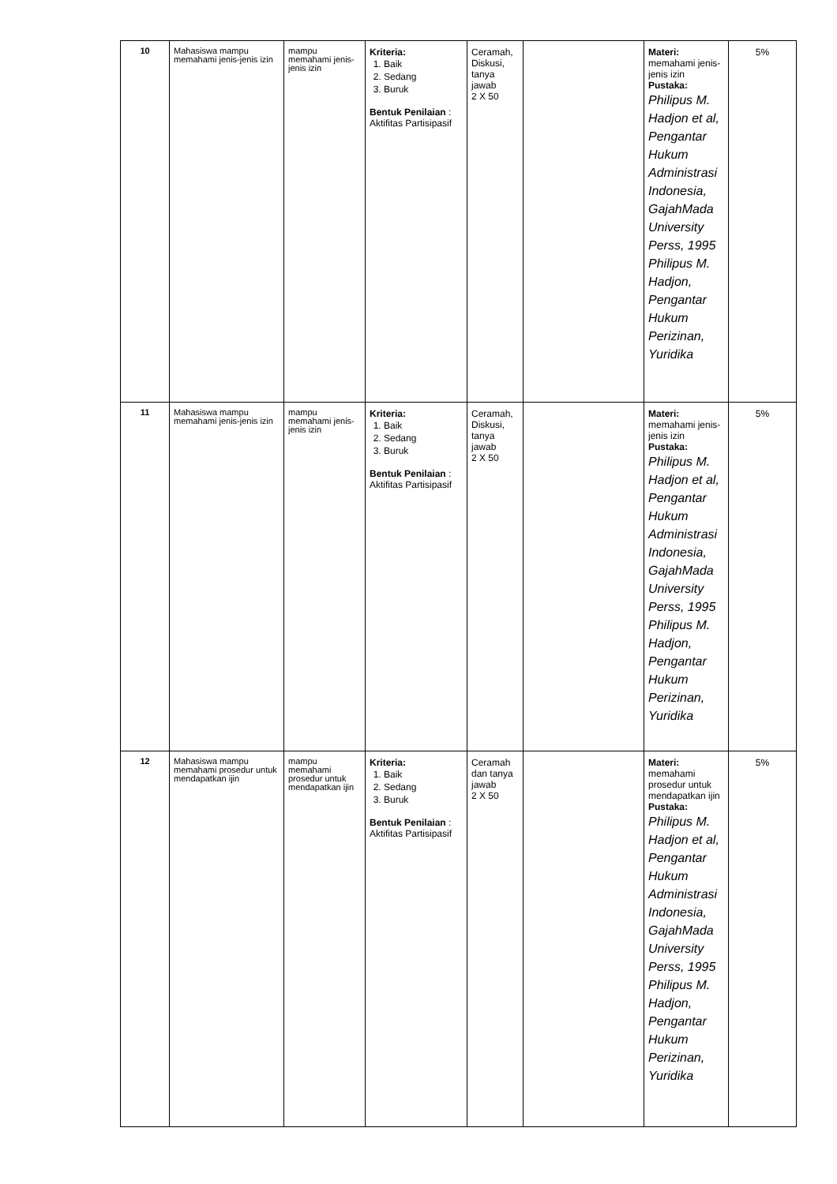| 10 | Mahasiswa mampu memahami jenis-jenis izin | mampu memahami jenis-jenis izin | Kriteria: 1. Baik 2. Sedang 3. Buruk Bentuk Penilaian : Aktifitas Partisipasif | Ceramah, Diskusi, tanya jawab 2 X 50 | | Materi: memahami jenis-jenis izin Pustaka: Philipus M. Hadjon et al, Pengantar Hukum Administrasi Indonesia, GajahMada University Perss, 1995 Philipus M. Hadjon, Pengantar Hukum Perizinan, Yuridika | 5% |
| 11 | Mahasiswa mampu memahami jenis-jenis izin | mampu memahami jenis-jenis izin | Kriteria: 1. Baik 2. Sedang 3. Buruk Bentuk Penilaian : Aktifitas Partisipasif | Ceramah, Diskusi, tanya jawab 2 X 50 | | Materi: memahami jenis-jenis izin Pustaka: Philipus M. Hadjon et al, Pengantar Hukum Administrasi Indonesia, GajahMada University Perss, 1995 Philipus M. Hadjon, Pengantar Hukum Perizinan, Yuridika | 5% |
| 12 | Mahasiswa mampu memahami prosedur untuk mendapatkan ijin | mampu memahami prosedur untuk mendapatkan ijin | Kriteria: 1. Baik 2. Sedang 3. Buruk Bentuk Penilaian : Aktifitas Partisipasif | Ceramah dan tanya jawab 2 X 50 | | Materi: memahami prosedur untuk mendapatkan ijin Pustaka: Philipus M. Hadjon et al, Pengantar Hukum Administrasi Indonesia, GajahMada University Perss, 1995 Philipus M. Hadjon, Pengantar Hukum Perizinan, Yuridika | 5% |